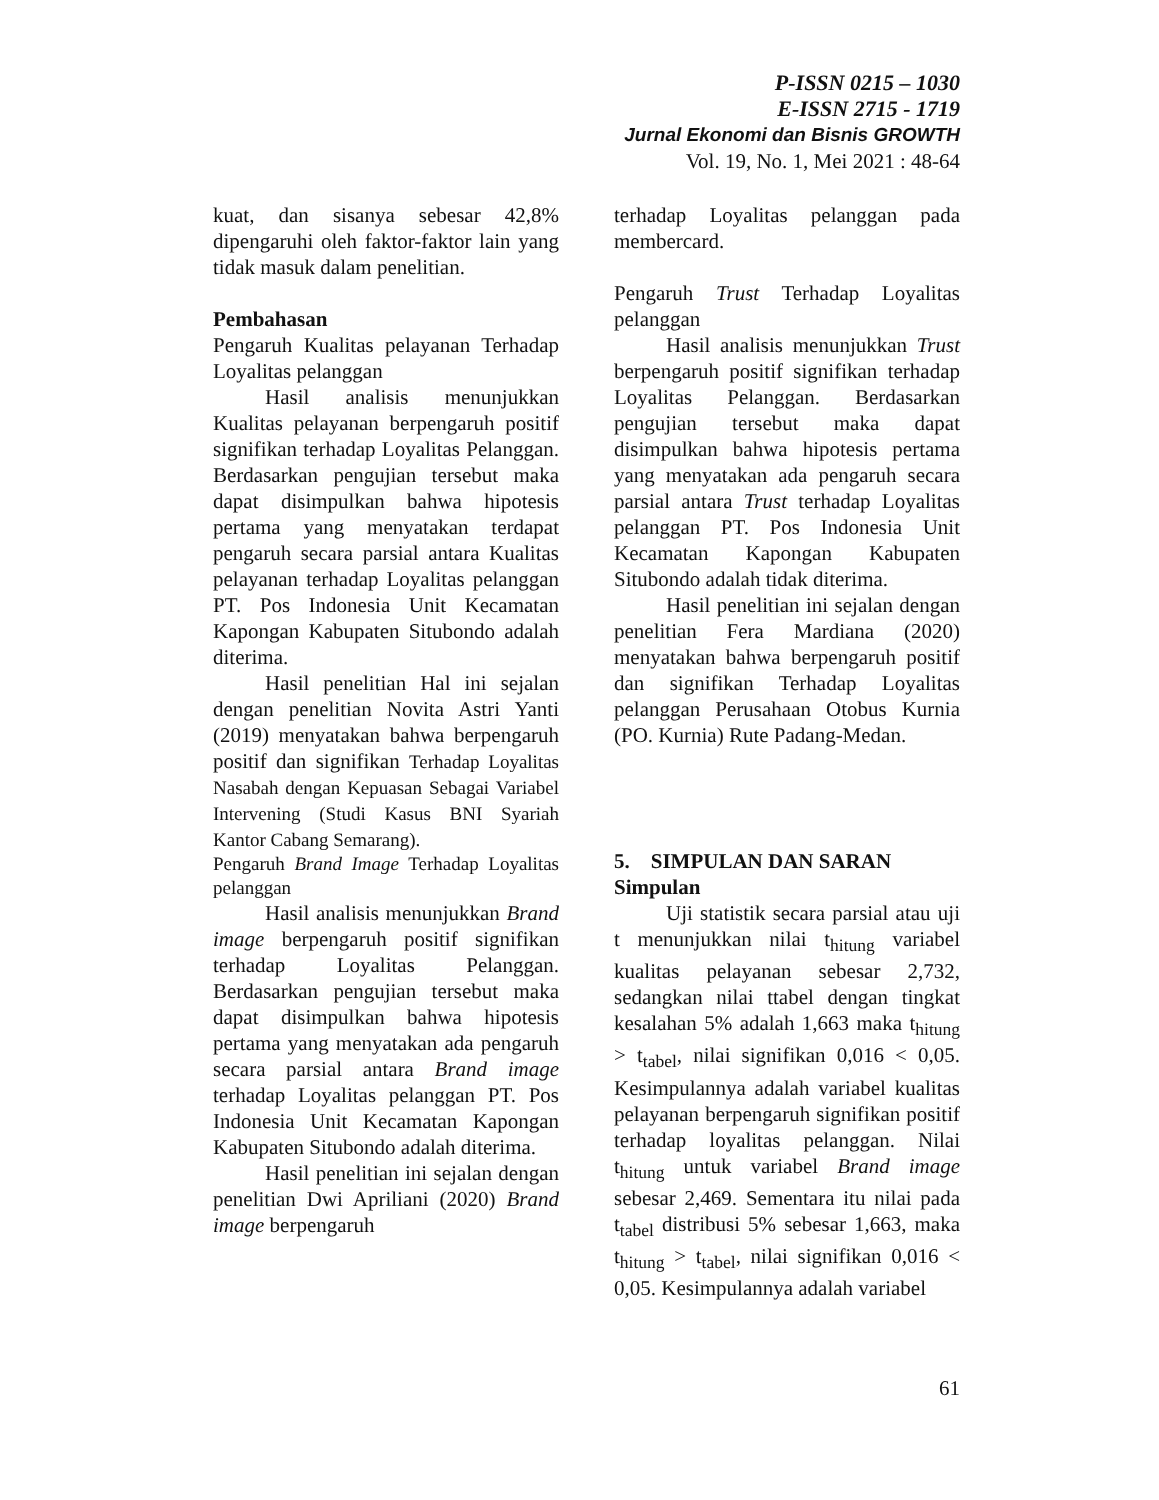P-ISSN 0215 – 1030
E-ISSN 2715 - 1719
Jurnal Ekonomi dan Bisnis GROWTH
Vol. 19, No. 1, Mei 2021 : 48-64
kuat, dan sisanya sebesar 42,8% dipengaruhi oleh faktor-faktor lain yang tidak masuk dalam penelitian.
Pembahasan
Pengaruh Kualitas pelayanan Terhadap Loyalitas pelanggan
Hasil analisis menunjukkan Kualitas pelayanan berpengaruh positif signifikan terhadap Loyalitas Pelanggan. Berdasarkan pengujian tersebut maka dapat disimpulkan bahwa hipotesis pertama yang menyatakan terdapat pengaruh secara parsial antara Kualitas pelayanan terhadap Loyalitas pelanggan PT. Pos Indonesia Unit Kecamatan Kapongan Kabupaten Situbondo adalah diterima.
Hasil penelitian Hal ini sejalan dengan penelitian Novita Astri Yanti (2019) menyatakan bahwa berpengaruh positif dan signifikan Terhadap Loyalitas Nasabah dengan Kepuasan Sebagai Variabel Intervening (Studi Kasus BNI Syariah Kantor Cabang Semarang).
Pengaruh Brand Image Terhadap Loyalitas pelanggan
Hasil analisis menunjukkan Brand image berpengaruh positif signifikan terhadap Loyalitas Pelanggan. Berdasarkan pengujian tersebut maka dapat disimpulkan bahwa hipotesis pertama yang menyatakan ada pengaruh secara parsial antara Brand image terhadap Loyalitas pelanggan PT. Pos Indonesia Unit Kecamatan Kapongan Kabupaten Situbondo adalah diterima.
Hasil penelitian ini sejalan dengan penelitian Dwi Apriliani (2020) Brand image berpengaruh
terhadap Loyalitas pelanggan pada membercard.
Pengaruh Trust Terhadap Loyalitas pelanggan
Hasil analisis menunjukkan Trust berpengaruh positif signifikan terhadap Loyalitas Pelanggan. Berdasarkan pengujian tersebut maka dapat disimpulkan bahwa hipotesis pertama yang menyatakan ada pengaruh secara parsial antara Trust terhadap Loyalitas pelanggan PT. Pos Indonesia Unit Kecamatan Kapongan Kabupaten Situbondo adalah tidak diterima.
Hasil penelitian ini sejalan dengan penelitian Fera Mardiana (2020) menyatakan bahwa berpengaruh positif dan signifikan Terhadap Loyalitas pelanggan Perusahaan Otobus Kurnia (PO. Kurnia) Rute Padang-Medan.
5. SIMPULAN DAN SARAN
Simpulan
Uji statistik secara parsial atau uji t menunjukkan nilai t<sub>hitung</sub> variabel kualitas pelayanan sebesar 2,732, sedangkan nilai ttabel dengan tingkat kesalahan 5% adalah 1,663 maka t<sub>hitung</sub> > t<sub>tabel</sub>, nilai signifikan 0,016 < 0,05. Kesimpulannya adalah variabel kualitas pelayanan berpengaruh signifikan positif terhadap loyalitas pelanggan. Nilai t<sub>hitung</sub> untuk variabel Brand image sebesar 2,469. Sementara itu nilai pada t<sub>tabel</sub> distribusi 5% sebesar 1,663, maka t<sub>hitung</sub> > t<sub>tabel</sub>, nilai signifikan 0,016 < 0,05. Kesimpulannya adalah variabel
61